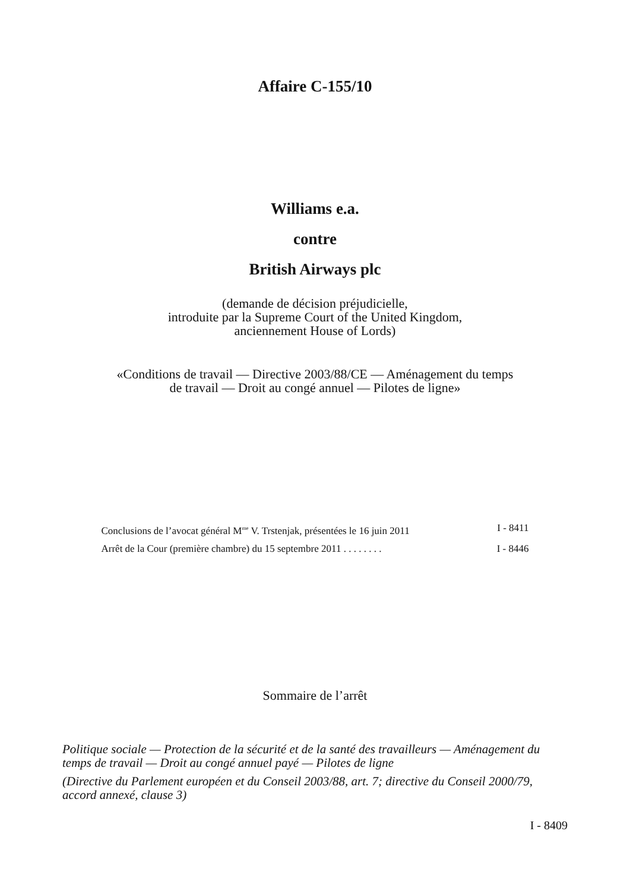Affaire C-155/10
Williams e.a.
contre
British Airways plc
(demande de décision préjudicielle,
introduite par la Supreme Court of the United Kingdom,
anciennement House of Lords)
«Conditions de travail — Directive 2003/88/CE — Aménagement du temps
de travail — Droit au congé annuel — Pilotes de ligne»
Conclusions de l’avocat général M<sup>me</sup> V. Trstenjak, présentées le 16 juin 2011 I - 8411
Arrêt de la Cour (première chambre) du 15 septembre 2011 . . . . . . . . I - 8446
Sommaire de l’arrêt
Politique sociale — Protection de la sécurité et de la santé des travailleurs — Aménagement du temps de travail — Droit au congé annuel payé — Pilotes de ligne
(Directive du Parlement européen et du Conseil 2003/88, art. 7; directive du Conseil 2000/79, accord annexé, clause 3)
I - 8409